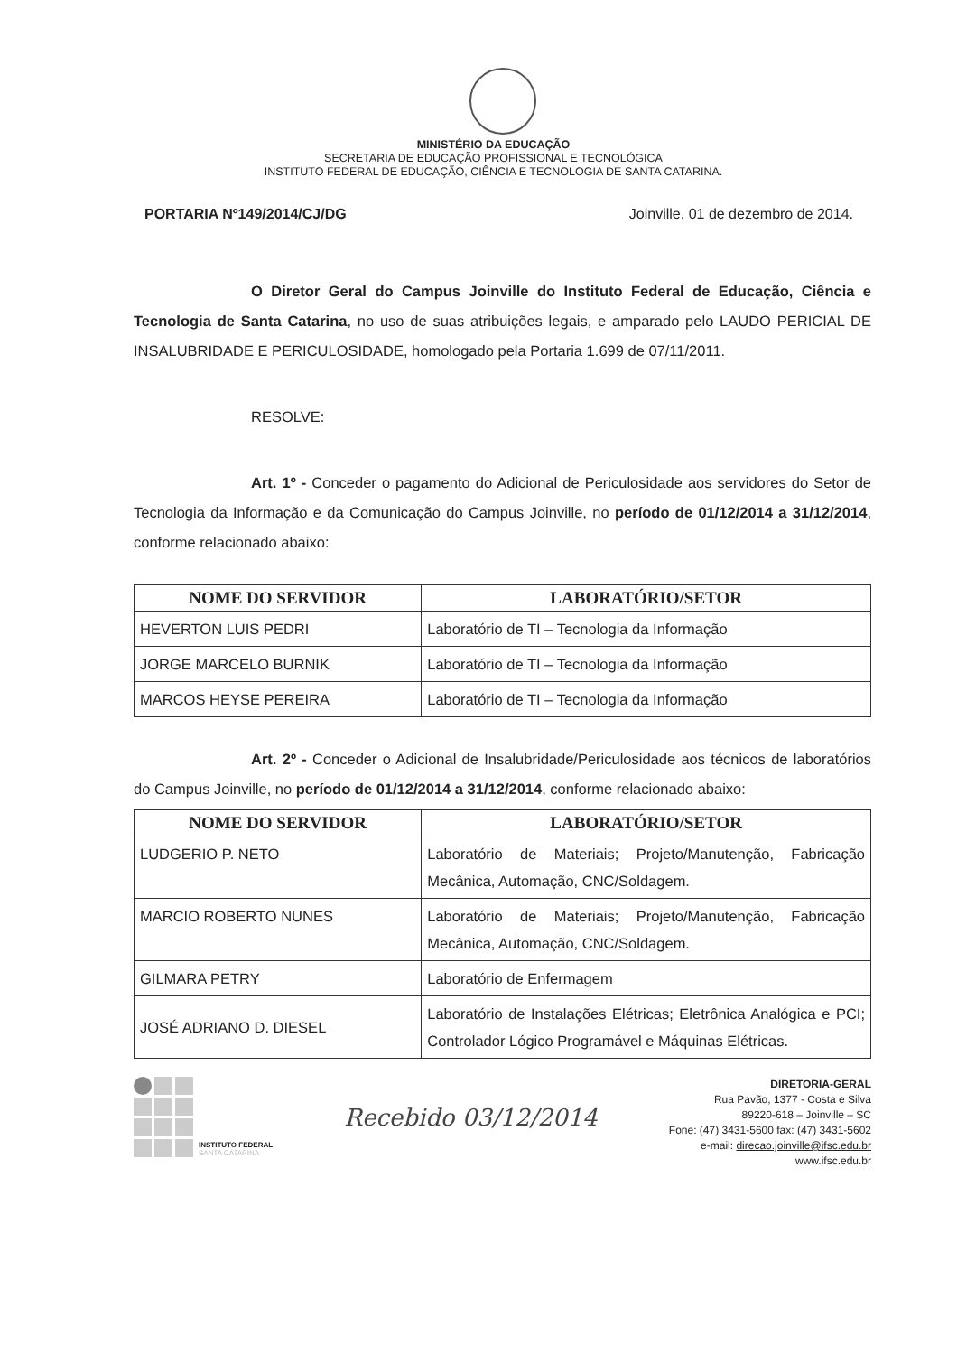MINISTÉRIO DA EDUCAÇÃO
SECRETARIA DE EDUCAÇÃO PROFISSIONAL E TECNOLÓGICA
INSTITUTO FEDERAL DE EDUCAÇÃO, CIÊNCIA E TECNOLOGIA DE SANTA CATARINA.
PORTARIA Nº149/2014/CJ/DG Joinville, 01 de dezembro de 2014.
O Diretor Geral do Campus Joinville do Instituto Federal de Educação, Ciência e Tecnologia de Santa Catarina, no uso de suas atribuições legais, e amparado pelo LAUDO PERICIAL DE INSALUBRIDADE E PERICULOSIDADE, homologado pela Portaria 1.699 de 07/11/2011.
RESOLVE:
Art. 1º - Conceder o pagamento do Adicional de Periculosidade aos servidores do Setor de Tecnologia da Informação e da Comunicação do Campus Joinville, no período de 01/12/2014 a 31/12/2014, conforme relacionado abaixo:
| NOME DO SERVIDOR | LABORATÓRIO/SETOR |
| --- | --- |
| HEVERTON LUIS PEDRI | Laboratório de TI – Tecnologia da Informação |
| JORGE MARCELO BURNIK | Laboratório de TI – Tecnologia da Informação |
| MARCOS HEYSE PEREIRA | Laboratório de TI – Tecnologia da Informação |
Art. 2º - Conceder o Adicional de Insalubridade/Periculosidade aos técnicos de laboratórios do Campus Joinville, no período de 01/12/2014 a 31/12/2014, conforme relacionado abaixo:
| NOME DO SERVIDOR | LABORATÓRIO/SETOR |
| --- | --- |
| LUDGERIO P. NETO | Laboratório de Materiais; Projeto/Manutenção, Fabricação Mecânica, Automação, CNC/Soldagem. |
| MARCIO ROBERTO NUNES | Laboratório de Materiais; Projeto/Manutenção, Fabricação Mecânica, Automação, CNC/Soldagem. |
| GILMARA PETRY | Laboratório de Enfermagem |
| JOSÉ ADRIANO D. DIESEL | Laboratório de Instalações Elétricas; Eletrônica Analógica e PCI; Controlador Lógico Programável e Máquinas Elétricas. |
INSTITUTO FEDERAL
SANTA CATARINA
Recebido 03/12/2014
DIRETORIA-GERAL
Rua Pavão, 1377 - Costa e Silva
89220-618 – Joinville – SC
Fone: (47) 3431-5600 fax: (47) 3431-5602
e-mail: direcao.joinville@ifsc.edu.br
www.ifsc.edu.br